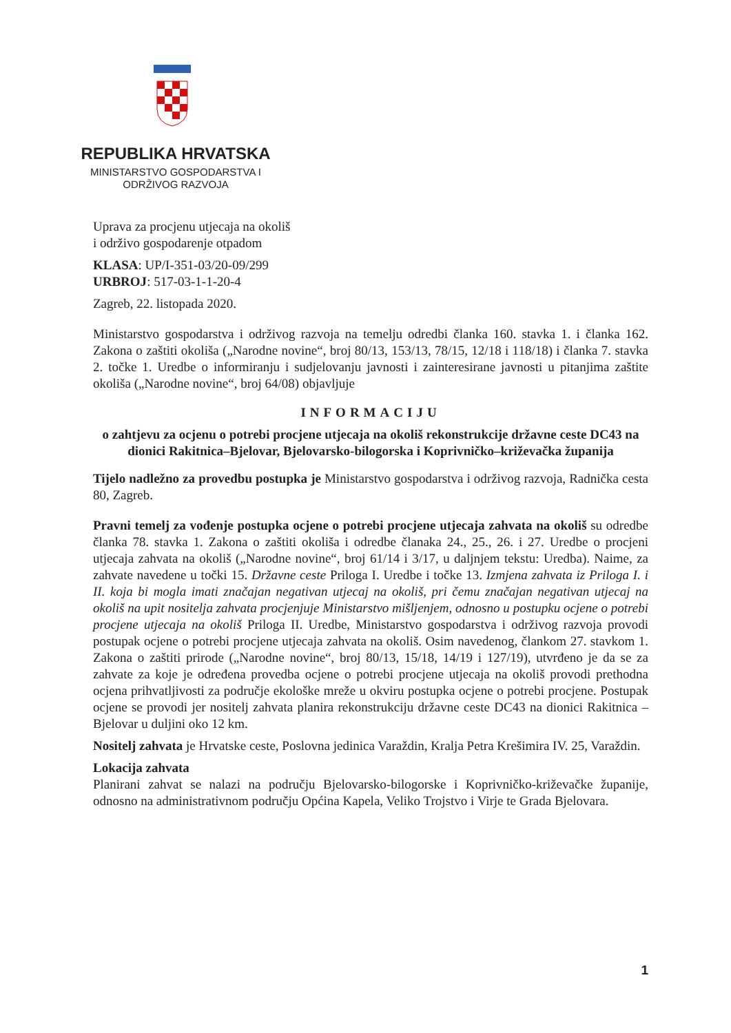REPUBLIKA HRVATSKA
MINISTARSTVO GOSPODARSTVA I
ODRŽIVOG RAZVOJA
Uprava za procjenu utjecaja na okoliš
i održivo gospodarenje otpadom
KLASA: UP/I-351-03/20-09/299
URBROJ: 517-03-1-1-20-4
Zagreb, 22. listopada 2020.
Ministarstvo gospodarstva i održivog razvoja na temelju odredbi članka 160. stavka 1. i članka 162. Zakona o zaštiti okoliša („Narodne novine“, broj 80/13, 153/13, 78/15, 12/18 i 118/18) i članka 7. stavka 2. točke 1. Uredbe o informiranju i sudjelovanju javnosti i zainteresirane javnosti u pitanjima zaštite okoliša („Narodne novine“, broj 64/08) objavljuje
INFORMACIJU
o zahtjevu za ocjenu o potrebi procjene utjecaja na okoliš rekonstrukcije državne ceste DC43 na dionici Rakitnica–Bjelovar, Bjelovarsko-bilogorska i Koprivničko–križevačka županija
Tijelo nadležno za provedbu postupka je Ministarstvo gospodarstva i održivog razvoja, Radnička cesta 80, Zagreb.
Pravni temelj za vođenje postupka ocjene o potrebi procjene utjecaja zahvata na okoliš su odredbe članka 78. stavka 1. Zakona o zaštiti okoliša i odredbe članaka 24., 25., 26. i 27. Uredbe o procjeni utjecaja zahvata na okoliš („Narodne novine“, broj 61/14 i 3/17, u daljnjem tekstu: Uredba). Naime, za zahvate navedene u točki 15. Državne ceste Priloga I. Uredbe i točke 13. Izmjena zahvata iz Priloga I. i II. koja bi mogla imati značajan negativan utjecaj na okoliš, pri čemu značajan negativan utjecaj na okoliš na upit nositelja zahvata procjenjuje Ministarstvo mišljenjem, odnosno u postupku ocjene o potrebi procjene utjecaja na okoliš Priloga II. Uredbe, Ministarstvo gospodarstva i održivog razvoja provodi postupak ocjene o potrebi procjene utjecaja zahvata na okoliš. Osim navedenog, člankom 27. stavkom 1. Zakona o zaštiti prirode („Narodne novine“, broj 80/13, 15/18, 14/19 i 127/19), utvrđeno je da se za zahvate za koje je određena provedba ocjene o potrebi procjene utjecaja na okoliš provodi prethodna ocjena prihvatljivosti za područje ekološke mreže u okviru postupka ocjene o potrebi procjene. Postupak ocjene se provodi jer nositelj zahvata planira rekonstrukciju državne ceste DC43 na dionici Rakitnica – Bjelovar u duljini oko 12 km.
Nositelj zahvata je Hrvatske ceste, Poslovna jedinica Varaždin, Kralja Petra Krešimira IV. 25, Varaždin.
Lokacija zahvata
Planirani zahvat se nalazi na području Bjelovarsko-bilogorske i Koprivničko-križevačke županije, odnosno na administrativnom području Općina Kapela, Veliko Trojstvo i Virje te Grada Bjelovara.
1